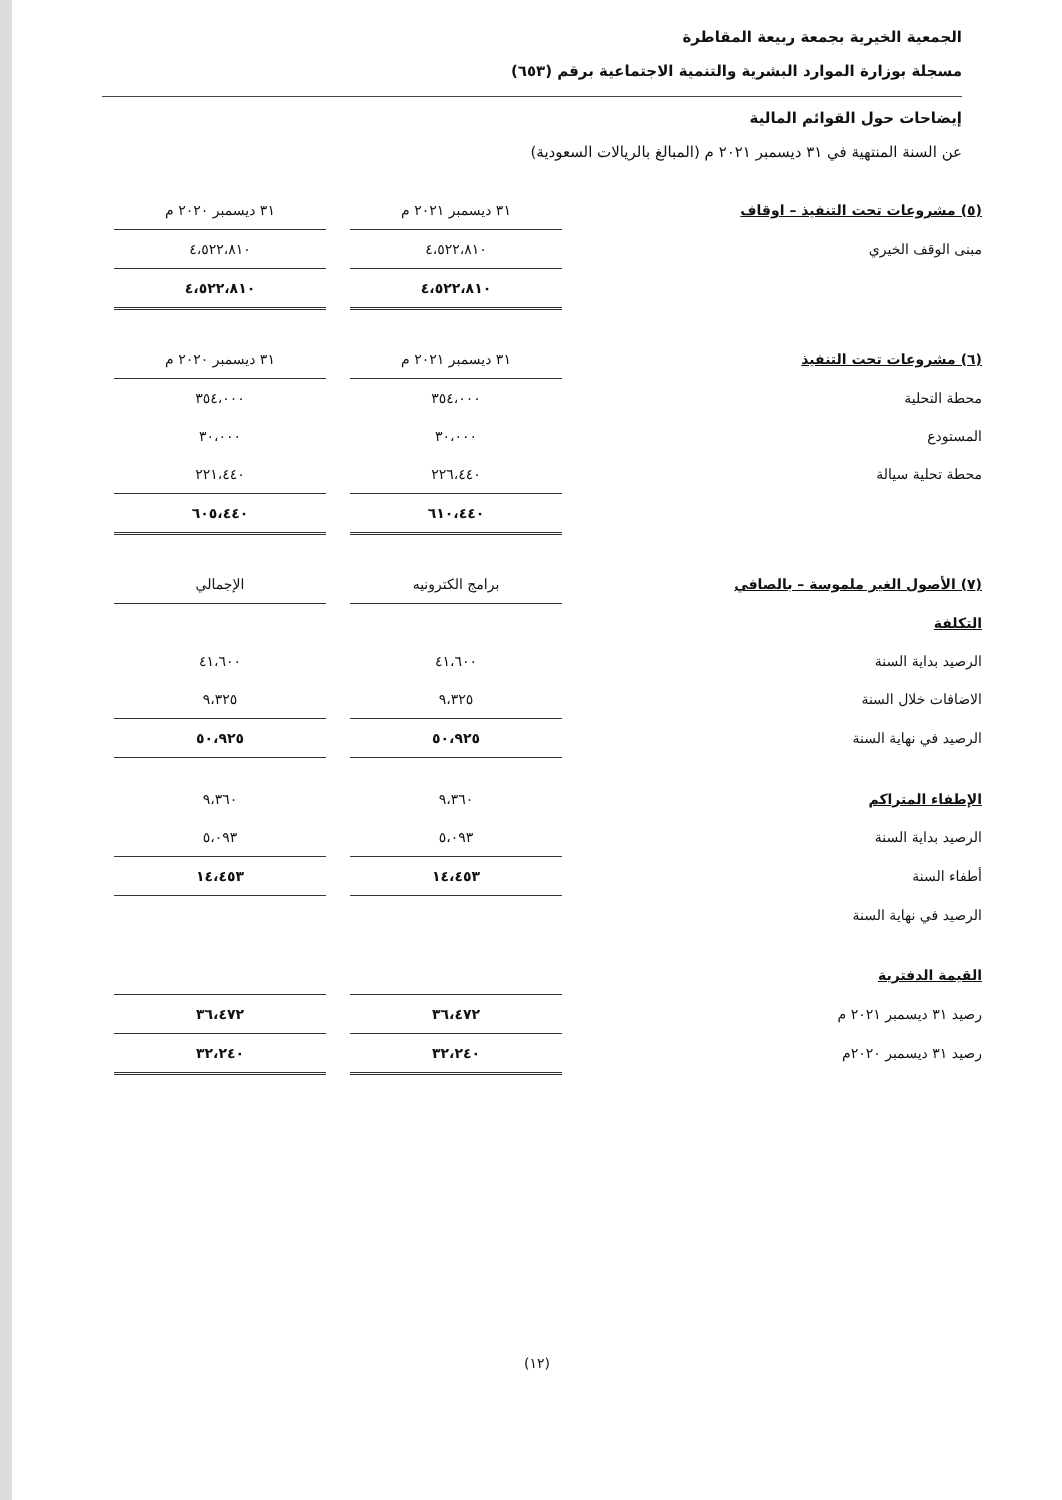الجمعية الخيرية بجمعة ربيعة المقاطرة
مسجلة بوزارة الموارد البشرية والتنمية الاجتماعية برقم (٦٥٣)
إيضاحات حول القوائم المالية
عن السنة المنتهية في ٣١ ديسمبر ٢٠٢١ م (المبالغ بالريالات السعودية)
| (٥) مشروعات تحت التنفيذ – اوقاف | ٣١ ديسمبر ٢٠٢١ م | | ٣١ ديسمبر ٢٠٢٠ م |
| مبنى الوقف الخيري | ٤،٥٢٢،٨١٠ | | ٤،٥٢٢،٨١٠ |
| | ٤،٥٢٢،٨١٠ | | ٤،٥٢٢،٨١٠ |
| (٦) مشروعات تحت التنفيذ | ٣١ ديسمبر ٢٠٢١ م | | ٣١ ديسمبر ٢٠٢٠ م |
| محطة التحلية | ٣٥٤،٠٠٠ | | ٣٥٤،٠٠٠ |
| المستودع | ٣٠،٠٠٠ | | ٣٠،٠٠٠ |
| محطة تحلية سيالة | ٢٢٦،٤٤٠ | | ٢٢١،٤٤٠ |
| | ٦١٠،٤٤٠ | | ٦٠٥،٤٤٠ |
| (٧) الأصول الغير ملموسة – بالصافي | برامج الكترونيه | | الإجمالي |
| التكلفة | | | |
| الرصيد بداية السنة | ٤١،٦٠٠ | | ٤١،٦٠٠ |
| الاضافات خلال السنة | ٩،٣٢٥ | | ٩،٣٢٥ |
| الرصيد في نهاية السنة | ٥٠،٩٢٥ | | ٥٠،٩٢٥ |
| الإطفاء المتراكم | ٩،٣٦٠ | | ٩،٣٦٠ |
| الرصيد بداية السنة | ٥،٠٩٣ | | ٥،٠٩٣ |
| أطفاء السنة | ١٤،٤٥٣ | | ١٤،٤٥٣ |
| الرصيد في نهاية السنة | | | |
| القيمة الدفترية | | | |
| رصيد ٣١ ديسمبر ٢٠٢١ م | ٣٦،٤٧٢ | | ٣٦،٤٧٢ |
| رصيد ٣١ ديسمبر ٢٠٢٠م | ٣٢،٢٤٠ | | ٣٢،٢٤٠ |
(١٢)